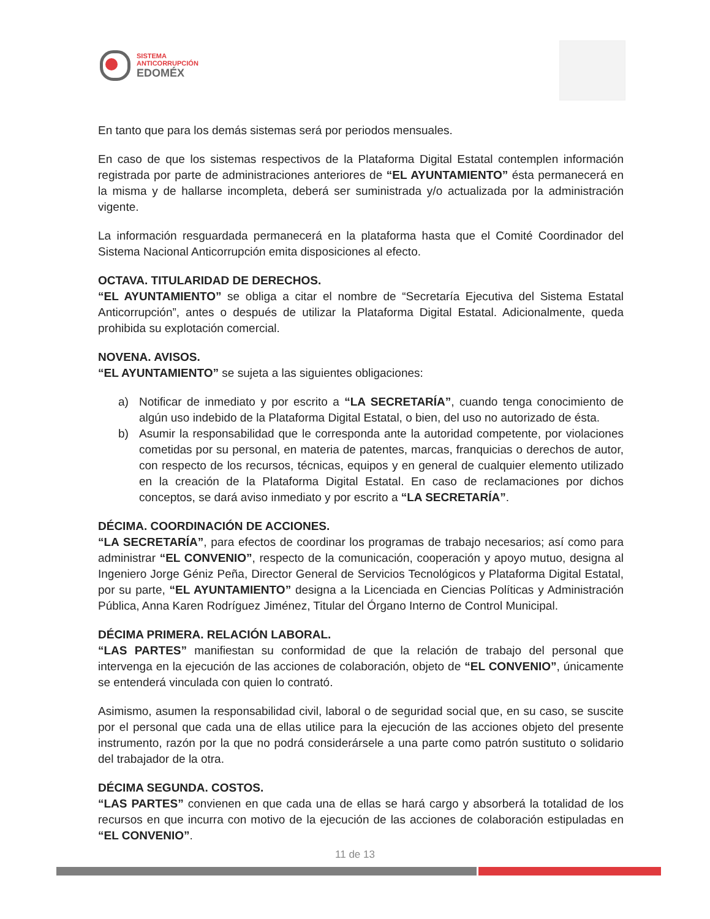SISTEMA
ANTICORRUPCIÓN
EDOMÉX
En tanto que para los demás sistemas será por periodos mensuales.
En caso de que los sistemas respectivos de la Plataforma Digital Estatal contemplen información registrada por parte de administraciones anteriores de “EL AYUNTAMIENTO” ésta permanecerá en la misma y de hallarse incompleta, deberá ser suministrada y/o actualizada por la administración vigente.
La información resguardada permanecerá en la plataforma hasta que el Comité Coordinador del Sistema Nacional Anticorrupción emita disposiciones al efecto.
OCTAVA. TITULARIDAD DE DERECHOS.
“EL AYUNTAMIENTO” se obliga a citar el nombre de “Secretaría Ejecutiva del Sistema Estatal Anticorrupción”, antes o después de utilizar la Plataforma Digital Estatal. Adicionalmente, queda prohibida su explotación comercial.
NOVENA. AVISOS.
“EL AYUNTAMIENTO” se sujeta a las siguientes obligaciones:
a) Notificar de inmediato y por escrito a “LA SECRETARÍA”, cuando tenga conocimiento de algún uso indebido de la Plataforma Digital Estatal, o bien, del uso no autorizado de ésta.
b) Asumir la responsabilidad que le corresponda ante la autoridad competente, por violaciones cometidas por su personal, en materia de patentes, marcas, franquicias o derechos de autor, con respecto de los recursos, técnicas, equipos y en general de cualquier elemento utilizado en la creación de la Plataforma Digital Estatal. En caso de reclamaciones por dichos conceptos, se dará aviso inmediato y por escrito a “LA SECRETARÍA”.
DÉCIMA. COORDINACIÓN DE ACCIONES.
“LA SECRETARÍA”, para efectos de coordinar los programas de trabajo necesarios; así como para administrar “EL CONVENIO”, respecto de la comunicación, cooperación y apoyo mutuo, designa al Ingeniero Jorge Géniz Peña, Director General de Servicios Tecnológicos y Plataforma Digital Estatal, por su parte, “EL AYUNTAMIENTO” designa a la Licenciada en Ciencias Políticas y Administración Pública, Anna Karen Rodríguez Jiménez, Titular del Órgano Interno de Control Municipal.
DÉCIMA PRIMERA. RELACIÓN LABORAL.
“LAS PARTES” manifiestan su conformidad de que la relación de trabajo del personal que intervenga en la ejecución de las acciones de colaboración, objeto de “EL CONVENIO”, únicamente se entenderá vinculada con quien lo contrató.
Asimismo, asumen la responsabilidad civil, laboral o de seguridad social que, en su caso, se suscite por el personal que cada una de ellas utilice para la ejecución de las acciones objeto del presente instrumento, razón por la que no podrá considerársele a una parte como patrón sustituto o solidario del trabajador de la otra.
DÉCIMA SEGUNDA. COSTOS.
“LAS PARTES” convienen en que cada una de ellas se hará cargo y absorberá la totalidad de los recursos en que incurra con motivo de la ejecución de las acciones de colaboración estipuladas en “EL CONVENIO”.
11 de 13